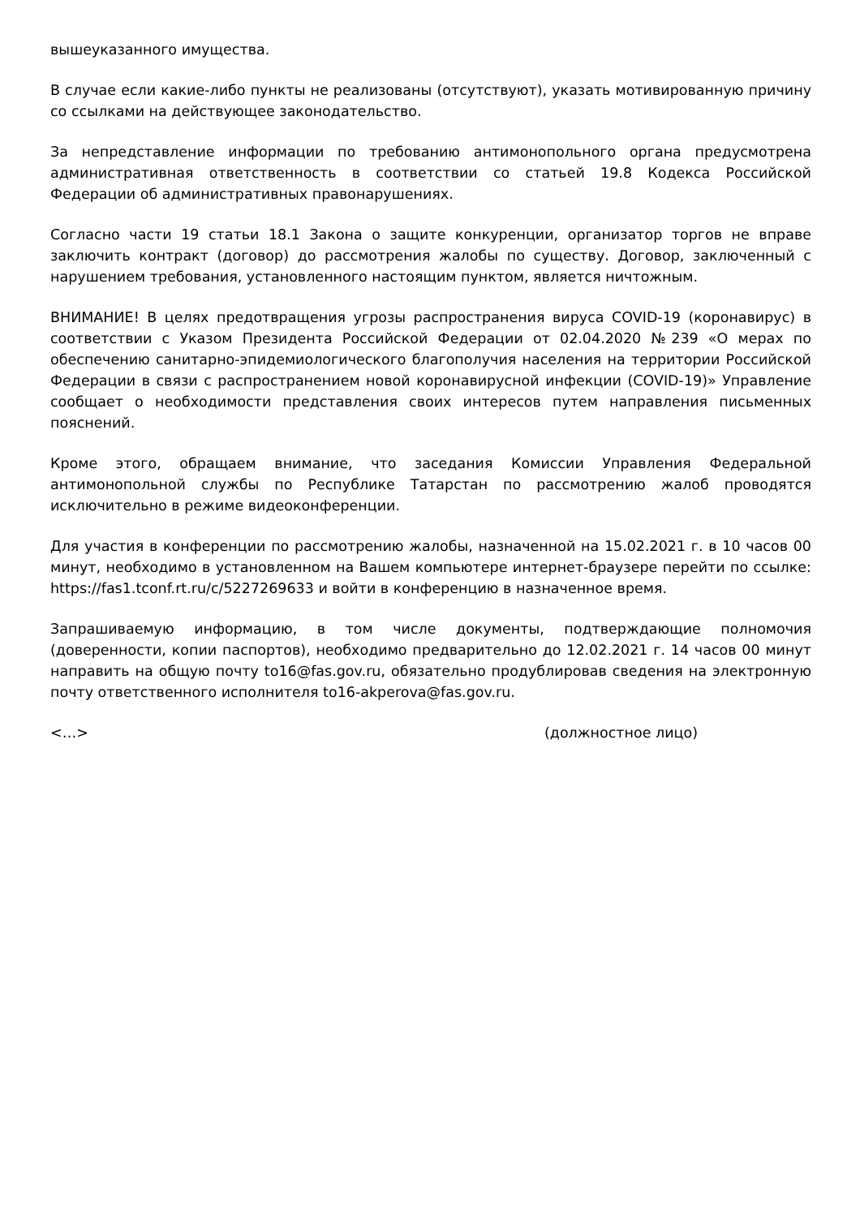вышеуказанного имущества.
В случае если какие-либо пункты не реализованы (отсутствуют), указать мотивированную причину со ссылками на действующее законодательство.
За непредставление информации по требованию антимонопольного органа предусмотрена административная ответственность в соответствии со статьей 19.8 Кодекса Российской Федерации об административных правонарушениях.
Согласно части 19 статьи 18.1 Закона о защите конкуренции, организатор торгов не вправе заключить контракт (договор) до рассмотрения жалобы по существу. Договор, заключенный с нарушением требования, установленного настоящим пунктом, является ничтожным.
ВНИМАНИЕ! В целях предотвращения угрозы распространения вируса COVID-19 (коронавирус) в соответствии с Указом Президента Российской Федерации от 02.04.2020 №239 «О мерах по обеспечению санитарно-эпидемиологического благополучия населения на территории Российской Федерации в связи с распространением новой коронавирусной инфекции (COVID-19)» Управление сообщает о необходимости представления своих интересов путем направления письменных пояснений.
Кроме этого, обращаем внимание, что заседания Комиссии Управления Федеральной антимонопольной службы по Республике Татарстан по рассмотрению жалоб проводятся исключительно в режиме видеоконференции.
Для участия в конференции по рассмотрению жалобы, назначенной на 15.02.2021 г. в 10 часов 00 минут, необходимо в установленном на Вашем компьютере интернет-браузере перейти по ссылке: https://fas1.tconf.rt.ru/c/5227269633 и войти в конференцию в назначенное время.
Запрашиваемую информацию, в том числе документы, подтверждающие полномочия (доверенности, копии паспортов), необходимо предварительно до 12.02.2021 г. 14 часов 00 минут направить на общую почту to16@fas.gov.ru, обязательно продублировав сведения на электронную почту ответственного исполнителя to16-akperova@fas.gov.ru.
<…> (должностное лицо)